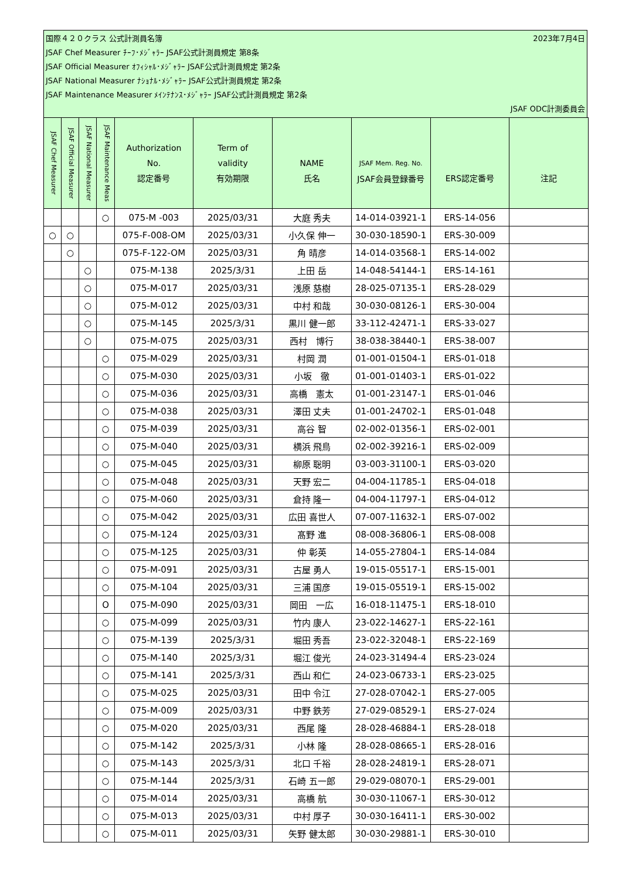国際４２０クラス 公式計測員名簿 2023年7月4日
JSAF Chef Measurer ﾁｰﾌ･ﾒｼﾞｬﾗｰ JSAF公式計測員規定 第8条
JSAF Official Measurer ｵﾌｨｼｬﾙ･ﾒｼﾞｬﾗｰ JSAF公式計測員規定 第2条
JSAF National Measurer ﾅｼｮﾅﾙ･ﾒｼﾞｬﾗｰ JSAF公式計測員規定 第2条
JSAF Maintenance Measurer ﾒｲﾝﾃﾅﾝｽ･ﾒｼﾞｬﾗｰ JSAF公式計測員規定 第2条
JSAF ODC計測委員会
| JSAF Chef Measurer | JSAF Official Measurer | JSAF National Measurer | JSAF Maintenance Meas | Authorization No. 認定番号 | Term of validity 有効期限 | NAME 氏名 | JSAF Mem. Reg. No. JSAF会員登録番号 | ERS認定番号 | 注記 |
| --- | --- | --- | --- | --- | --- | --- | --- | --- | --- |
| | | | ○ | 075-M -003 | 2025/03/31 | 大庭 秀夫 | 14-014-03921-1 | ERS-14-056 | |
| ○ | ○ | | | 075-F-008-OM | 2025/03/31 | 小久保 伸一 | 30-030-18590-1 | ERS-30-009 | |
| | ○ | | | 075-F-122-OM | 2025/03/31 | 角 晴彦 | 14-014-03568-1 | ERS-14-002 | |
| | | ○ | | 075-M-138 | 2025/3/31 | 上田 岳 | 14-048-54144-1 | ERS-14-161 | |
| | | ○ | | 075-M-017 | 2025/03/31 | 浅原 慈樹 | 28-025-07135-1 | ERS-28-029 | |
| | | ○ | | 075-M-012 | 2025/03/31 | 中村 和哉 | 30-030-08126-1 | ERS-30-004 | |
| | | ○ | | 075-M-145 | 2025/3/31 | 黒川 健一郎 | 33-112-42471-1 | ERS-33-027 | |
| | | ○ | | 075-M-075 | 2025/03/31 | 西村 博行 | 38-038-38440-1 | ERS-38-007 | |
| | | | ○ | 075-M-029 | 2025/03/31 | 村岡 潤 | 01-001-01504-1 | ERS-01-018 | |
| | | | ○ | 075-M-030 | 2025/03/31 | 小坂 徹 | 01-001-01403-1 | ERS-01-022 | |
| | | | ○ | 075-M-036 | 2025/03/31 | 高橋 憲太 | 01-001-23147-1 | ERS-01-046 | |
| | | | ○ | 075-M-038 | 2025/03/31 | 澤田 丈夫 | 01-001-24702-1 | ERS-01-048 | |
| | | | ○ | 075-M-039 | 2025/03/31 | 高谷 智 | 02-002-01356-1 | ERS-02-001 | |
| | | | ○ | 075-M-040 | 2025/03/31 | 横浜 飛鳥 | 02-002-39216-1 | ERS-02-009 | |
| | | | ○ | 075-M-045 | 2025/03/31 | 柳原 聡明 | 03-003-31100-1 | ERS-03-020 | |
| | | | ○ | 075-M-048 | 2025/03/31 | 天野 宏二 | 04-004-11785-1 | ERS-04-018 | |
| | | | ○ | 075-M-060 | 2025/03/31 | 倉持 隆一 | 04-004-11797-1 | ERS-04-012 | |
| | | | ○ | 075-M-042 | 2025/03/31 | 広田 喜世人 | 07-007-11632-1 | ERS-07-002 | |
| | | | ○ | 075-M-124 | 2025/03/31 | 髙野 進 | 08-008-36806-1 | ERS-08-008 | |
| | | | ○ | 075-M-125 | 2025/03/31 | 仲 彰英 | 14-055-27804-1 | ERS-14-084 | |
| | | | ○ | 075-M-091 | 2025/03/31 | 古屋 勇人 | 19-015-05517-1 | ERS-15-001 | |
| | | | ○ | 075-M-104 | 2025/03/31 | 三浦 国彦 | 19-015-05519-1 | ERS-15-002 | |
| | | | O | 075-M-090 | 2025/03/31 | 岡田 一広 | 16-018-11475-1 | ERS-18-010 | |
| | | | ○ | 075-M-099 | 2025/03/31 | 竹内 康人 | 23-022-14627-1 | ERS-22-161 | |
| | | | ○ | 075-M-139 | 2025/3/31 | 堀田 秀吾 | 23-022-32048-1 | ERS-22-169 | |
| | | | ○ | 075-M-140 | 2025/3/31 | 堀江 俊光 | 24-023-31494-4 | ERS-23-024 | |
| | | | ○ | 075-M-141 | 2025/3/31 | 西山 和仁 | 24-023-06733-1 | ERS-23-025 | |
| | | | ○ | 075-M-025 | 2025/03/31 | 田中 令江 | 27-028-07042-1 | ERS-27-005 | |
| | | | ○ | 075-M-009 | 2025/03/31 | 中野 鉄芳 | 27-029-08529-1 | ERS-27-024 | |
| | | | ○ | 075-M-020 | 2025/03/31 | 西尾 隆 | 28-028-46884-1 | ERS-28-018 | |
| | | | ○ | 075-M-142 | 2025/3/31 | 小林 隆 | 28-028-08665-1 | ERS-28-016 | |
| | | | ○ | 075-M-143 | 2025/3/31 | 北口 千裕 | 28-028-24819-1 | ERS-28-071 | |
| | | | ○ | 075-M-144 | 2025/3/31 | 石崎 五一郎 | 29-029-08070-1 | ERS-29-001 | |
| | | | ○ | 075-M-014 | 2025/03/31 | 高橋 航 | 30-030-11067-1 | ERS-30-012 | |
| | | | ○ | 075-M-013 | 2025/03/31 | 中村 厚子 | 30-030-16411-1 | ERS-30-002 | |
| | | | ○ | 075-M-011 | 2025/03/31 | 矢野 健太郎 | 30-030-29881-1 | ERS-30-010 | |